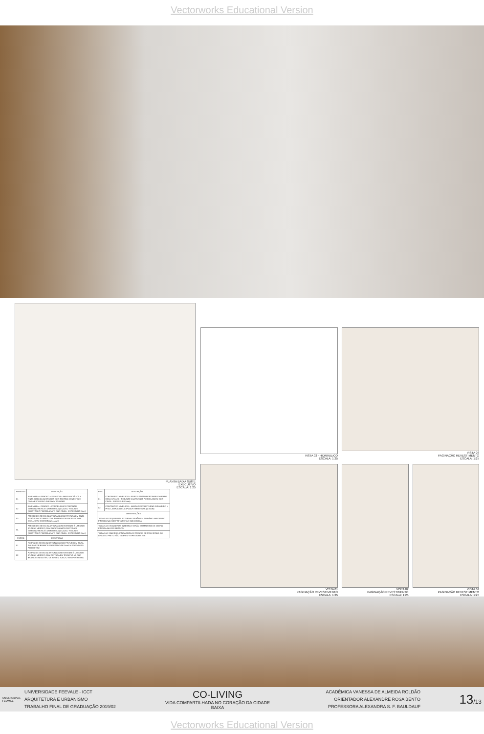Vectorworks Educational Version
PLANTA BAIXA SUÍTE
EXECUTIVO
ESCALA: 1:25
| PAREDES | DESCRIÇÃO |
| --- | --- |
| 01 | ALVENARIA + REBOCO + SELADOR + MASSA ACRÍLICA + TINTA ACRÍLICA ACETINADA COR INVERNO CINZENTO E CINZA EXCLUSIVO SHERWIN WILLIAMS |
| 02 | ALVENARIA + REBOCO + PORCELANATO PORTINARI GIARDINO HEXA E LUMINA HEXA (17,5x20) - REJUNTE QUARTZOLIT PORCELANATO COR CINZA - ESPESSURA 2mm) |
| 03 | PAREDE DE GESSO ACARTONADO COM PINTURA EM TINTA ACRÍLICA ACETINADA COR INVERNO CINZENTO E CINZA EXCLUSIVO SHERWIN WILLIAMS |
| 04 | PAREDE DE GESSO ACARTONADO RESISTENTE À UMIDADE (PLACAS VERDES) COM PORCELANATO PORTINARI GIARDINO HEXA E LUMINA HEXA (17,5x20) - REJUNTE QUARTZOLIT PORCELANATO COR CINZA - ESPESSURA 2mm) |
| FORRO | DESCRIÇÃO |
| 01 | FORRO DE GESSO ACARTONADO COM PINTURA EM TINTA PVA NA COR BRANCA E NEGATIVO DE 3cm EM TODO O SEU PERÍMETRO |
| 02 | FORRO DE GESSO ACARTONADO RESISTENTE À UMIDADE (PLACAS VERDES) COM PINTURA EM TINTA PVA NA COR BRANCA E NEGATIVO DE 3cm EM TODO O SEU PERÍMETRO |
| PISO | DESCRIÇÃO |
| --- | --- |
| 01 | CONTRAPISO NIVELADO + PORCELANATO PORTINARI GIARDINO HEXA (17,5x20) - REJUNTE QUARTZOLIT PORCELANATO COR CINZA - ESPESSURA 2mm) |
| 02 | CONTRAPISO NIVELADO + MANTA DE POLIETILENO EXPANDIDO + PISO LAMINADO EUCAFLOOR SMART OAK (1,35x30) |
| OBSERVAÇÕES | |
| TODAS AS ESQUADRIAS EXTERNAS SERÃO EM ALUMÍNIO ANODIZADO PINTADO NA COR PRETA FEITAS SOB MEDIDA | |
| TODAS AS ESQUADRIAS INTERNAS SERÃO EM MADEIRA DE CEDRO PINTADA NA COR BRANCO | |
| TODAS AS SOLEIRAS, PINGADEIRAS E TROCAS DE PISO SERÃO EM GRANITO PRETO SÃO GABRIEL- ESPESSURA 2cm | |
VISTA 03 - HIDRÁULICO
ESCALA: 1:25
VISTA 03
PAGINAÇÃO REVESTIMENTO
ESCALA: 1:25
VISTA 01
PAGINAÇÃO REVESTIMENTO
ESCALA: 1:25
VISTA 02
PAGINAÇÃO REVESTIMENTO
ESCALA: 1:25
VISTA 04
PAGINAÇÃO REVESTIMENTO
ESCALA: 1:25
UNIVERSIDADE
FEEVALE
UNIVERSIDADE FEEVALE - ICCT
ARQUITETURA E URBANISMO
TRABALHO FINAL DE GRADUAÇÃO 2019/02
CO-LIVING
VIDA COMPARTILHADA NO CORAÇÃO DA CIDADE BAIXA
ACADÊMICA VANESSA DE ALMEIDA ROLDÃO
ORIENTADOR ALEXANDRE ROSA BENTO
PROFESSORA ALEXANDRA S. F. BAULDAUF
13/13
Vectorworks Educational Version